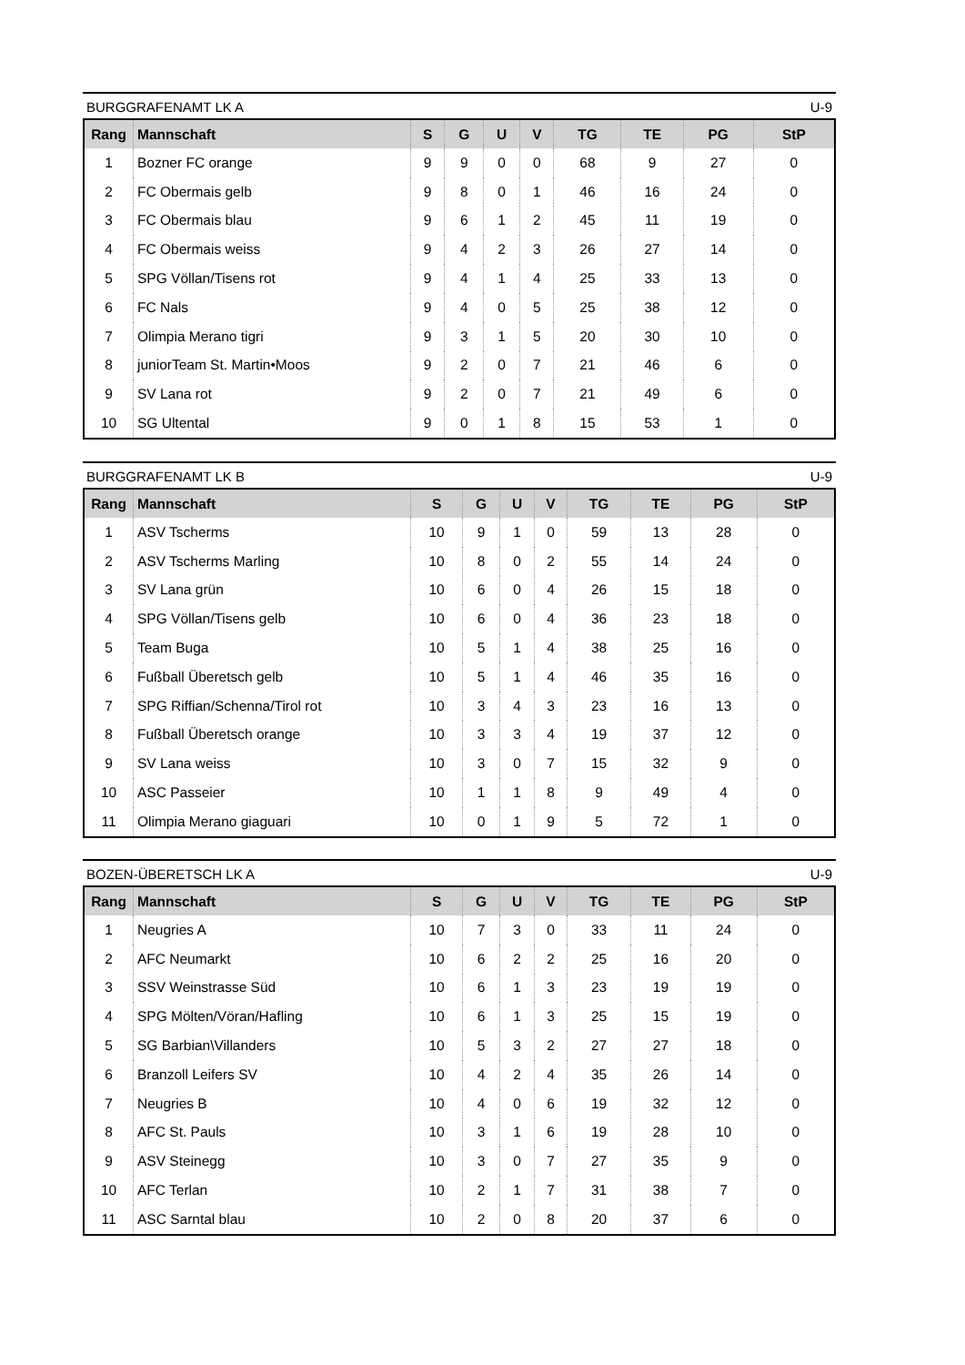BURGGRAFENAMT LK A U-9
| Rang | Mannschaft | S | G | U | V | TG | TE | PG | StP |
| --- | --- | --- | --- | --- | --- | --- | --- | --- | --- |
| 1 | Bozner FC orange | 9 | 9 | 0 | 0 | 68 | 9 | 27 | 0 |
| 2 | FC Obermais gelb | 9 | 8 | 0 | 1 | 46 | 16 | 24 | 0 |
| 3 | FC Obermais blau | 9 | 6 | 1 | 2 | 45 | 11 | 19 | 0 |
| 4 | FC Obermais weiss | 9 | 4 | 2 | 3 | 26 | 27 | 14 | 0 |
| 5 | SPG Völlan/Tisens rot | 9 | 4 | 1 | 4 | 25 | 33 | 13 | 0 |
| 6 | FC Nals | 9 | 4 | 0 | 5 | 25 | 38 | 12 | 0 |
| 7 | Olimpia Merano tigri | 9 | 3 | 1 | 5 | 20 | 30 | 10 | 0 |
| 8 | juniorTeam St. Martin•Moos | 9 | 2 | 0 | 7 | 21 | 46 | 6 | 0 |
| 9 | SV Lana rot | 9 | 2 | 0 | 7 | 21 | 49 | 6 | 0 |
| 10 | SG Ultental | 9 | 0 | 1 | 8 | 15 | 53 | 1 | 0 |
BURGGRAFENAMT LK B U-9
| Rang | Mannschaft | S | G | U | V | TG | TE | PG | StP |
| --- | --- | --- | --- | --- | --- | --- | --- | --- | --- |
| 1 | ASV Tscherms | 10 | 9 | 1 | 0 | 59 | 13 | 28 | 0 |
| 2 | ASV Tscherms Marling | 10 | 8 | 0 | 2 | 55 | 14 | 24 | 0 |
| 3 | SV Lana grün | 10 | 6 | 0 | 4 | 26 | 15 | 18 | 0 |
| 4 | SPG Völlan/Tisens gelb | 10 | 6 | 0 | 4 | 36 | 23 | 18 | 0 |
| 5 | Team Buga | 10 | 5 | 1 | 4 | 38 | 25 | 16 | 0 |
| 6 | Fußball Überetsch gelb | 10 | 5 | 1 | 4 | 46 | 35 | 16 | 0 |
| 7 | SPG Riffian/Schenna/Tirol rot | 10 | 3 | 4 | 3 | 23 | 16 | 13 | 0 |
| 8 | Fußball Überetsch orange | 10 | 3 | 3 | 4 | 19 | 37 | 12 | 0 |
| 9 | SV Lana weiss | 10 | 3 | 0 | 7 | 15 | 32 | 9 | 0 |
| 10 | ASC Passeier | 10 | 1 | 1 | 8 | 9 | 49 | 4 | 0 |
| 11 | Olimpia Merano giaguari | 10 | 0 | 1 | 9 | 5 | 72 | 1 | 0 |
BOZEN-ÜBERETSCH LK A U-9
| Rang | Mannschaft | S | G | U | V | TG | TE | PG | StP |
| --- | --- | --- | --- | --- | --- | --- | --- | --- | --- |
| 1 | Neugries A | 10 | 7 | 3 | 0 | 33 | 11 | 24 | 0 |
| 2 | AFC Neumarkt | 10 | 6 | 2 | 2 | 25 | 16 | 20 | 0 |
| 3 | SSV Weinstrasse Süd | 10 | 6 | 1 | 3 | 23 | 19 | 19 | 0 |
| 4 | SPG Mölten/Vöran/Hafling | 10 | 6 | 1 | 3 | 25 | 15 | 19 | 0 |
| 5 | SG Barbian\Villanders | 10 | 5 | 3 | 2 | 27 | 27 | 18 | 0 |
| 6 | Branzoll Leifers SV | 10 | 4 | 2 | 4 | 35 | 26 | 14 | 0 |
| 7 | Neugries B | 10 | 4 | 0 | 6 | 19 | 32 | 12 | 0 |
| 8 | AFC St. Pauls | 10 | 3 | 1 | 6 | 19 | 28 | 10 | 0 |
| 9 | ASV Steinegg | 10 | 3 | 0 | 7 | 27 | 35 | 9 | 0 |
| 10 | AFC Terlan | 10 | 2 | 1 | 7 | 31 | 38 | 7 | 0 |
| 11 | ASC Sarntal blau | 10 | 2 | 0 | 8 | 20 | 37 | 6 | 0 |